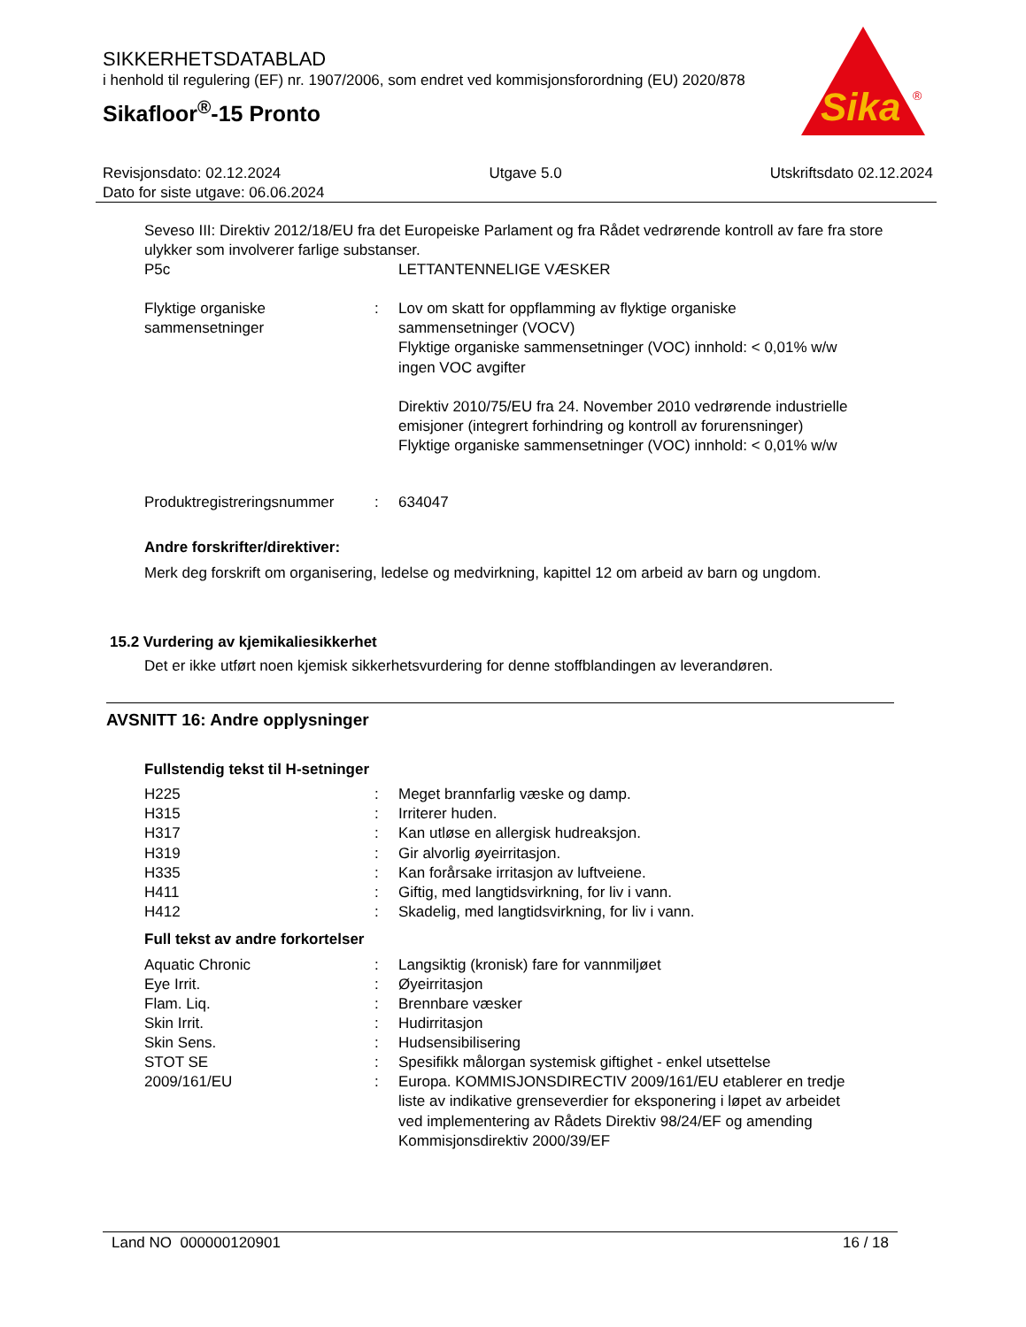SIKKERHETSDATABLAD
i henhold til regulering (EF) nr. 1907/2006, som endret ved kommisjonsforordning (EU) 2020/878
Sikafloor<sup>®</sup>-15 Pronto
Sika
®
Revisjonsdato: 02.12.2024 Utgave 5.0 Utskriftsdato 02.12.2024
Dato for siste utgave: 06.06.2024
Seveso III: Direktiv 2012/18/EU fra det Europeiske Parlament og fra Rådet vedrørende kontroll av fare fra store ulykker som involverer farlige substanser.
| P5c | | LETTANTENNELIGE VÆSKER |
| Flyktige organiske sammensetninger | : | Lov om skatt for oppflamming av flyktige organiske sammensetninger (VOCV) Flyktige organiske sammensetninger (VOC) innhold: < 0,01% w/w ingen VOC avgifter Direktiv 2010/75/EU fra 24. November 2010 vedrørende industrielle emisjoner (integrert forhindring og kontroll av forurensninger) Flyktige organiske sammensetninger (VOC) innhold: < 0,01% w/w |
| Produktregistreringsnummer | : | 634047 |
Andre forskrifter/direktiver:
Merk deg forskrift om organisering, ledelse og medvirkning, kapittel 12 om arbeid av barn og ungdom.
15.2 Vurdering av kjemikaliesikkerhet
Det er ikke utført noen kjemisk sikkerhetsvurdering for denne stoffblandingen av leverandøren.
AVSNITT 16: Andre opplysninger
Fullstendig tekst til H-setninger
| H225 | : | Meget brannfarlig væske og damp. |
| H315 | : | Irriterer huden. |
| H317 | : | Kan utløse en allergisk hudreaksjon. |
| H319 | : | Gir alvorlig øyeirritasjon. |
| H335 | : | Kan forårsake irritasjon av luftveiene. |
| H411 | : | Giftig, med langtidsvirkning, for liv i vann. |
| H412 | : | Skadelig, med langtidsvirkning, for liv i vann. |
Full tekst av andre forkortelser
| Aquatic Chronic | : | Langsiktig (kronisk) fare for vannmiljøet |
| Eye Irrit. | : | Øyeirritasjon |
| Flam. Liq. | : | Brennbare væsker |
| Skin Irrit. | : | Hudirritasjon |
| Skin Sens. | : | Hudsensibilisering |
| STOT SE | : | Spesifikk målorgan systemisk giftighet - enkel utsettelse |
| 2009/161/EU | : | Europa. KOMMISJONSDIRECTIV 2009/161/EU etablerer en tredje liste av indikative grenseverdier for eksponering i løpet av arbeidet ved implementering av Rådets Direktiv 98/24/EF og amending Kommisjonsdirektiv 2000/39/EF |
Land NO 000000120901 16 / 18